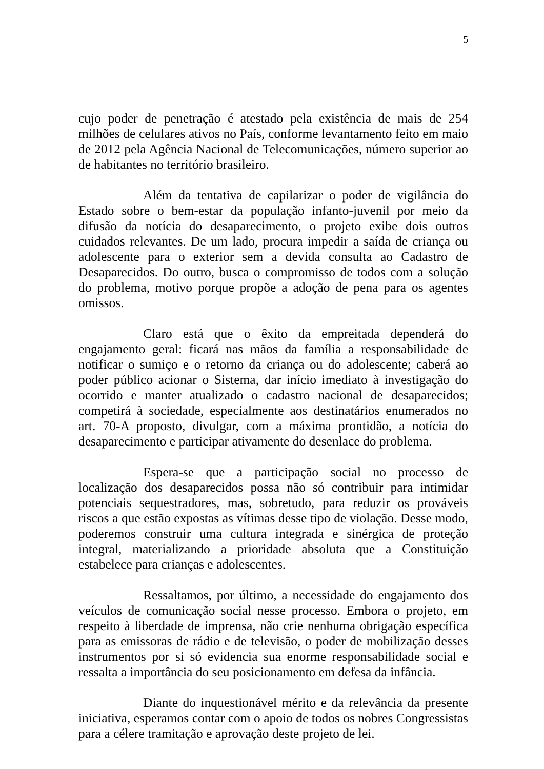5
cujo poder de penetração é atestado pela existência de mais de 254 milhões de celulares ativos no País, conforme levantamento feito em maio de 2012 pela Agência Nacional de Telecomunicações, número superior ao de habitantes no território brasileiro.
Além da tentativa de capilarizar o poder de vigilância do Estado sobre o bem-estar da população infanto-juvenil por meio da difusão da notícia do desaparecimento, o projeto exibe dois outros cuidados relevantes. De um lado, procura impedir a saída de criança ou adolescente para o exterior sem a devida consulta ao Cadastro de Desaparecidos. Do outro, busca o compromisso de todos com a solução do problema, motivo porque propõe a adoção de pena para os agentes omissos.
Claro está que o êxito da empreitada dependerá do engajamento geral: ficará nas mãos da família a responsabilidade de notificar o sumiço e o retorno da criança ou do adolescente; caberá ao poder público acionar o Sistema, dar início imediato à investigação do ocorrido e manter atualizado o cadastro nacional de desaparecidos; competirá à sociedade, especialmente aos destinatários enumerados no art. 70-A proposto, divulgar, com a máxima prontidão, a notícia do desaparecimento e participar ativamente do desenlace do problema.
Espera-se que a participação social no processo de localização dos desaparecidos possa não só contribuir para intimidar potenciais sequestradores, mas, sobretudo, para reduzir os prováveis riscos a que estão expostas as vítimas desse tipo de violação. Desse modo, poderemos construir uma cultura integrada e sinérgica de proteção integral, materializando a prioridade absoluta que a Constituição estabelece para crianças e adolescentes.
Ressaltamos, por último, a necessidade do engajamento dos veículos de comunicação social nesse processo. Embora o projeto, em respeito à liberdade de imprensa, não crie nenhuma obrigação específica para as emissoras de rádio e de televisão, o poder de mobilização desses instrumentos por si só evidencia sua enorme responsabilidade social e ressalta a importância do seu posicionamento em defesa da infância.
Diante do inquestionável mérito e da relevância da presente iniciativa, esperamos contar com o apoio de todos os nobres Congressistas para a célere tramitação e aprovação deste projeto de lei.